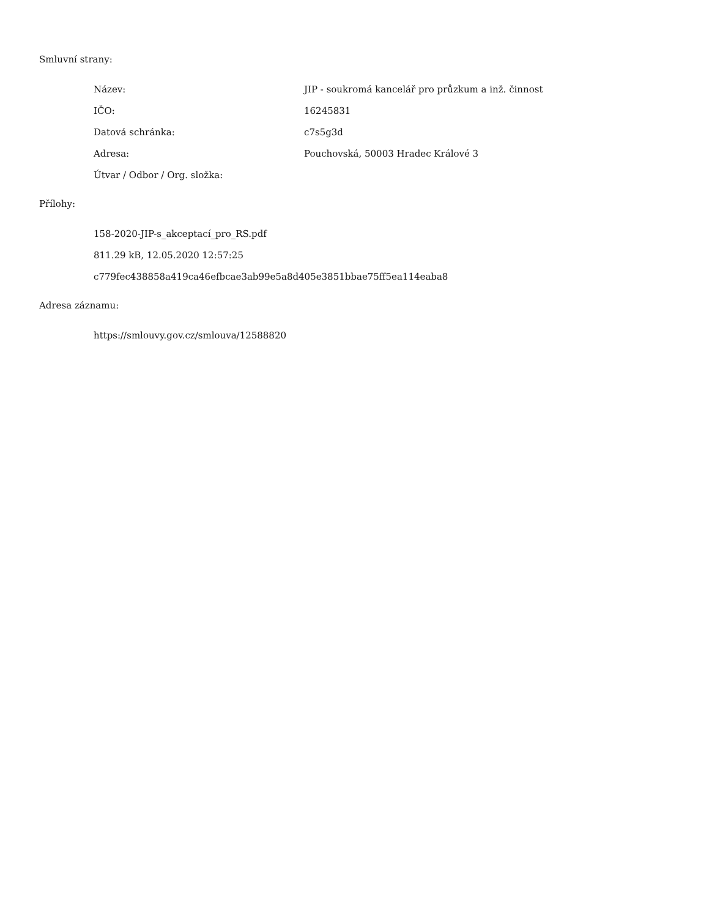Smluvní strany:
Název: JIP - soukromá kancelář pro průzkum a inž. činnost
IČO: 16245831
Datová schránka: c7s5g3d
Adresa: Pouchovská, 50003 Hradec Králové 3
Útvar / Odbor / Org. složka:
Přílohy:
158-2020-JIP-s_akceptací_pro_RS.pdf
811.29 kB, 12.05.2020 12:57:25
c779fec438858a419ca46efbcae3ab99e5a8d405e3851bbae75ff5ea114eaba8
Adresa záznamu:
https://smlouvy.gov.cz/smlouva/12588820